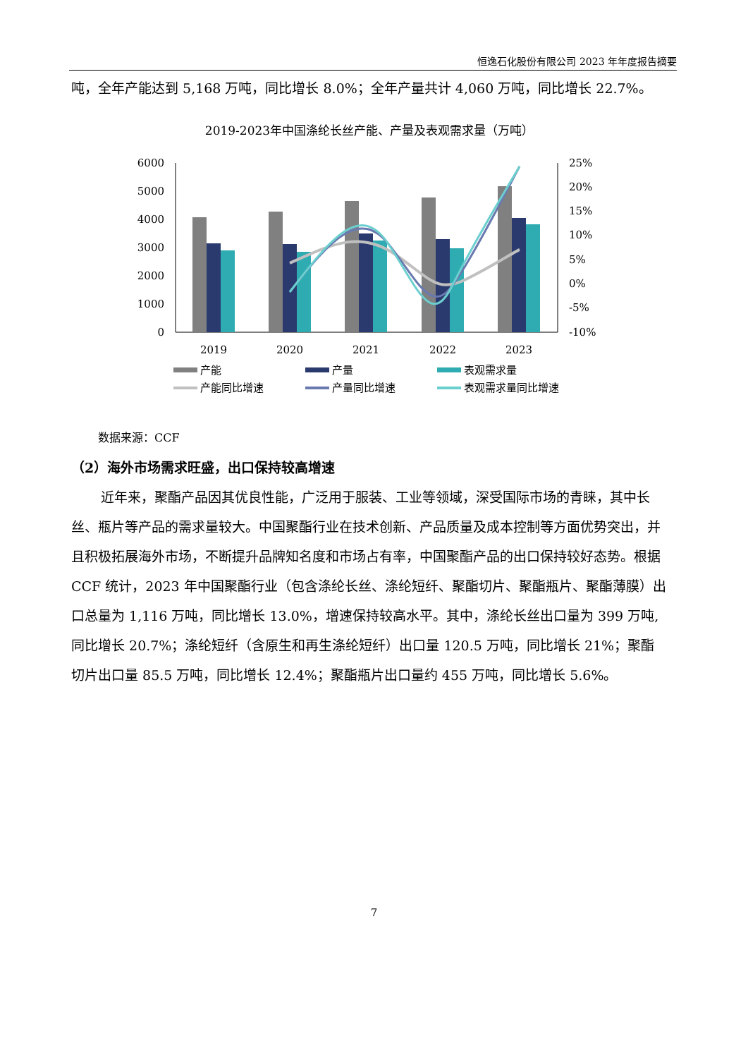恒逸石化股份有限公司 2023 年年度报告摘要
吨，全年产能达到 5,168 万吨，同比增长 8.0%；全年产量共计 4,060 万吨，同比增长 22.7%。
2019-2023年中国涤纶长丝产能、产量及表观需求量（万吨）
6000
5000
4000
3000
2000
1000
0
25%
20%
15%
10%
5%
0%
-5%
-10%
2019
2020
2021
2022
2023
产能
产量
表观需求量
产能同比增速
产量同比增速
表观需求量同比增速
数据来源：CCF
（2）海外市场需求旺盛，出口保持较高增速
近年来，聚酯产品因其优良性能，广泛用于服装、工业等领域，深受国际市场的青睐，其中长丝、瓶片等产品的需求量较大。中国聚酯行业在技术创新、产品质量及成本控制等方面优势突出，并且积极拓展海外市场，不断提升品牌知名度和市场占有率，中国聚酯产品的出口保持较好态势。根据 CCF 统计，2023 年中国聚酯行业（包含涤纶长丝、涤纶短纤、聚酯切片、聚酯瓶片、聚酯薄膜）出口总量为 1,116 万吨，同比增长 13.0%，增速保持较高水平。其中，涤纶长丝出口量为 399 万吨,同比增长 20.7%；涤纶短纤（含原生和再生涤纶短纤）出口量 120.5 万吨，同比增长 21%；聚酯切片出口量 85.5 万吨，同比增长 12.4%；聚酯瓶片出口量约 455 万吨，同比增长 5.6%。
7